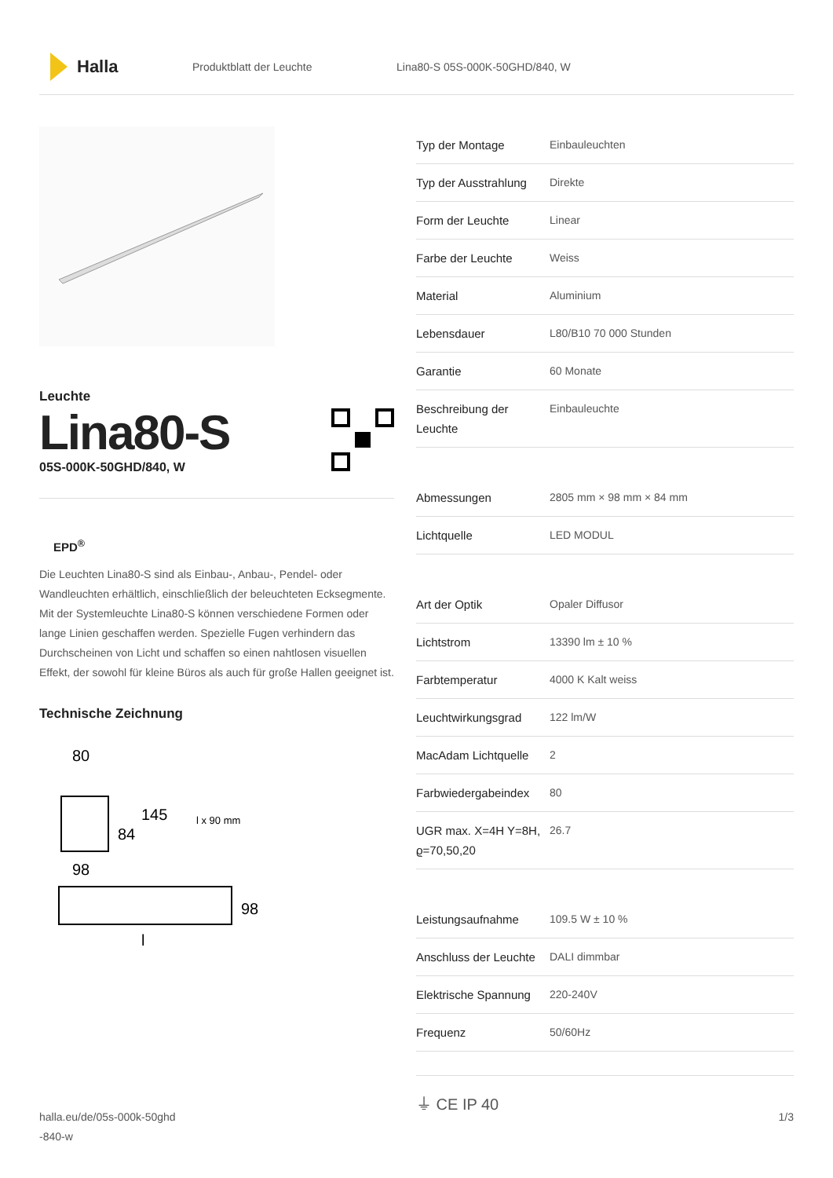Halla
Produktblatt der Leuchte Lina80-S 05S-000K-50GHD/840, W
Leuchte
Lina80-S
05S-000K-50GHD/840, W
EPD<sup>®</sup>
Die Leuchten Lina80-S sind als Einbau-, Anbau-, Pendel- oder Wandleuchten erhältlich, einschließlich der beleuchteten Ecksegmente. Mit der Systemleuchte Lina80-S können verschiedene Formen oder lange Linien geschaffen werden. Spezielle Fugen verhindern das Durchscheinen von Licht und schaffen so einen nahtlosen visuellen Effekt, der sowohl für kleine Büros als auch für große Hallen geeignet ist.
Technische Zeichnung
80
84
145
l x 90 mm
98
98
l
| Typ der Montage | Einbauleuchten |
| Typ der Ausstrahlung | Direkte |
| Form der Leuchte | Linear |
| Farbe der Leuchte | Weiss |
| Material | Aluminium |
| Lebensdauer | L80/B10 70 000 Stunden |
| Garantie | 60 Monate |
| Beschreibung der Leuchte | Einbauleuchte |
| Abmessungen | 2805 mm × 98 mm × 84 mm |
| Lichtquelle | LED MODUL |
| Art der Optik | Opaler Diffusor |
| Lichtstrom | 13390 lm ± 10 % |
| Farbtemperatur | 4000 K Kalt weiss |
| Leuchtwirkungsgrad | 122 lm/W |
| MacAdam Lichtquelle | 2 |
| Farbwiedergabeindex | 80 |
| UGR max. X=4H Y=8H, ϱ=70,50,20 | 26.7 |
| Leistungsaufnahme | 109.5 W ± 10 % |
| Anschluss der Leuchte | DALI dimmbar |
| Elektrische Spannung | 220-240V |
| Frequenz | 50/60Hz |
⏚ CE IP 40
halla.eu/de/05s-000k-50ghd
-840-w
1/3